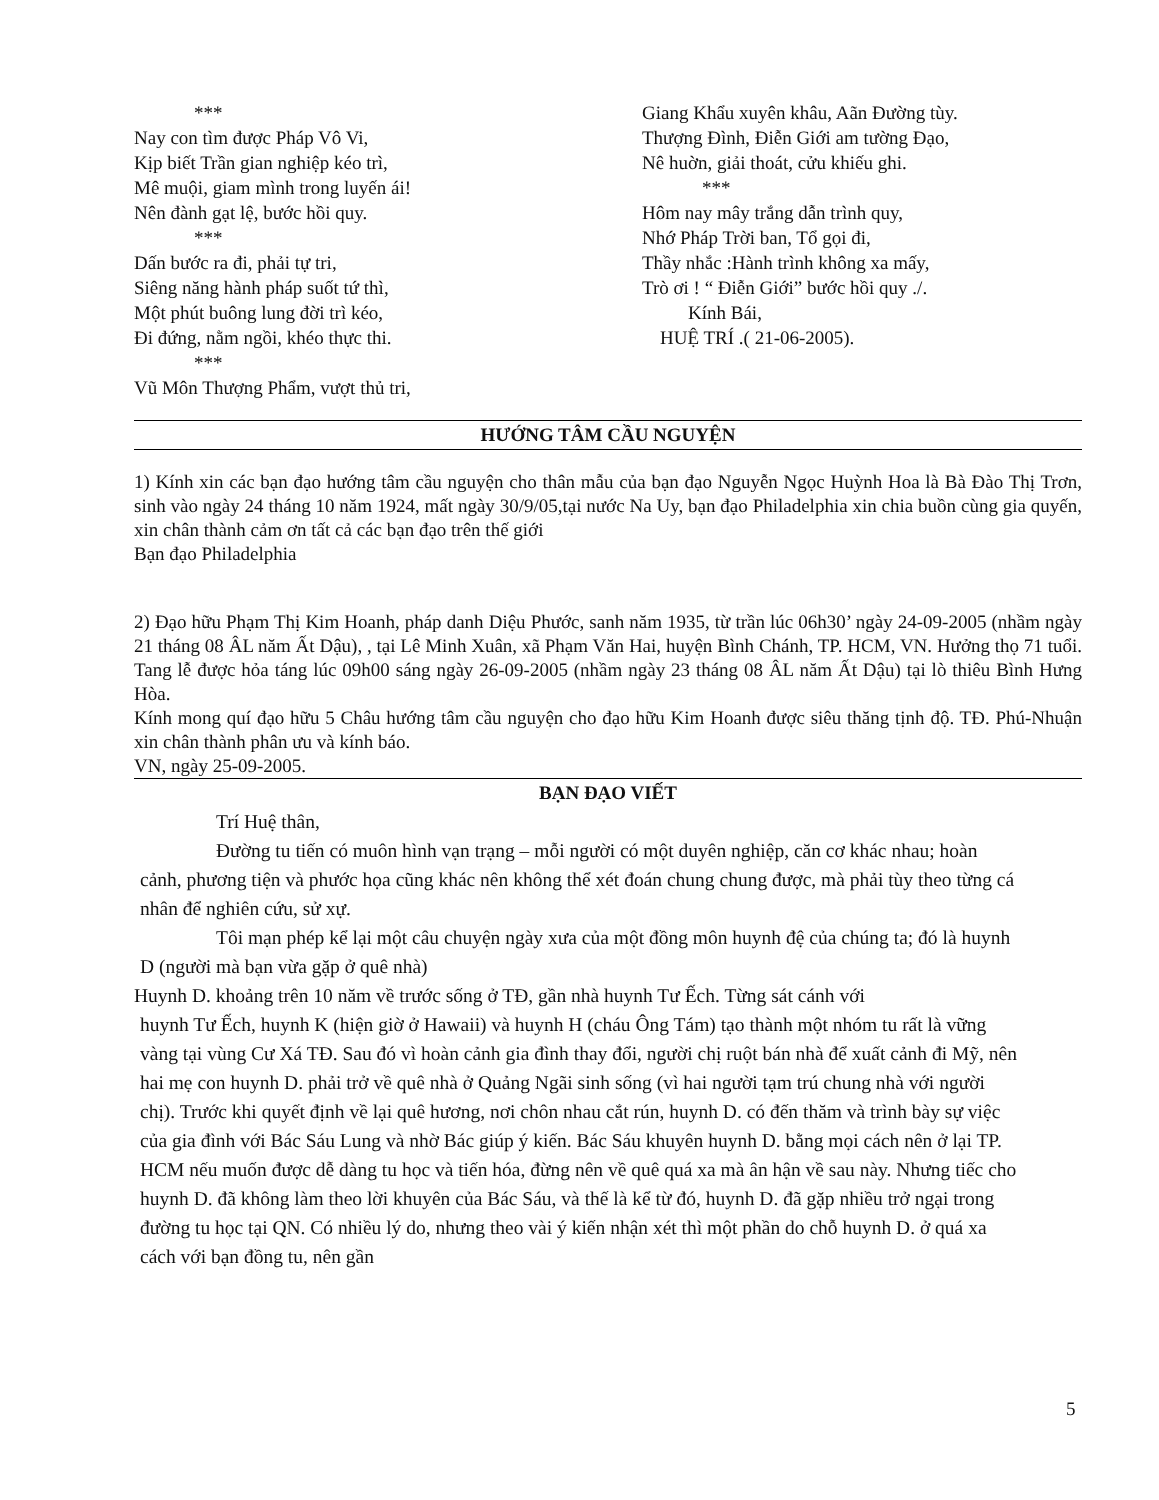***
Nay con tìm được Pháp Vô Vi,
Kịp biết Trần gian nghiệp kéo trì,
Mê muội, giam mình trong luyến ái!
Nên đành gạt lệ, bước hồi quy.
***
Dấn bước ra đi, phải tự tri,
Siêng năng hành pháp suốt tứ thì,
Một phút buông lung đời trì kéo,
Đi đứng, nằm ngồi, khéo thực thi.
***
Vũ Môn Thượng Phẩm, vượt thủ tri,
Giang Khẩu xuyên khâu, Aãn Đường tùy.
Thượng Đình, Điễn Giới am tường Đạo,
Nê huờn, giải thoát, cửu khiếu ghi.
***
Hôm nay mây trắng dẫn trình quy,
Nhớ Pháp Trời ban, Tổ gọi đi,
Thầy nhắc :Hành trình không xa mấy,
Trò ơi ! “ Điễn Giới” bước hồi quy ./.
Kính Bái,
HUỆ TRÍ .( 21-06-2005).
HƯỚNG TÂM CẦU NGUYỆN
1) Kính xin các bạn đạo hướng tâm cầu nguyện cho thân mẫu của bạn đạo Nguyễn Ngọc Huỳnh Hoa là Bà Đào Thị Trơn, sinh vào ngày 24 tháng 10 năm 1924, mất ngày 30/9/05,tại nước Na Uy, bạn đạo Philadelphia xin chia buồn cùng gia quyến, xin chân thành cảm ơn tất cả các bạn đạo trên thế giới
Bạn đạo Philadelphia
2) Đạo hữu Phạm Thị Kim Hoanh, pháp danh Diệu Phước, sanh năm 1935, từ trần lúc 06h30’ ngày 24-09-2005 (nhầm ngày 21 tháng 08 ÂL năm Ất Dậu), , tại Lê Minh Xuân, xã Phạm Văn Hai, huyện Bình Chánh, TP. HCM, VN. Hưởng thọ 71 tuổi. Tang lễ được hỏa táng lúc 09h00 sáng ngày 26-09-2005 (nhầm ngày 23 tháng 08 ÂL năm Ất Dậu) tại lò thiêu Bình Hưng Hòa.
Kính mong quí đạo hữu 5 Châu hướng tâm cầu nguyện cho đạo hữu Kim Hoanh được siêu thăng tịnh độ. TĐ. Phú-Nhuận xin chân thành phân ưu và kính báo.
VN, ngày 25-09-2005.
BẠN ĐẠO VIẾT
Trí Huệ thân,
Đường tu tiến có muôn hình vạn trạng – mỗi người có một duyên nghiệp, căn cơ khác nhau; hoàn cảnh, phương tiện và phước họa cũng khác nên không thể xét đoán chung chung được, mà phải tùy theo từng cá nhân để nghiên cứu, sử xự.
Tôi mạn phép kể lại một câu chuyện ngày xưa của một đồng môn huynh đệ của chúng ta; đó là huynh D (người mà bạn vừa gặp ở quê nhà)
Huynh D. khoảng trên 10 năm về trước sống ở TĐ, gần nhà huynh Tư Ếch. Từng sát cánh với
huynh Tư Ếch, huynh K (hiện giờ ở Hawaii) và huynh H (cháu Ông Tám) tạo thành một nhóm tu rất là vững vàng tại vùng Cư Xá TĐ. Sau đó vì hoàn cảnh gia đình thay đổi, người chị ruột bán nhà để xuất cảnh đi Mỹ, nên hai mẹ con huynh D. phải trở về quê nhà ở Quảng Ngãi sinh sống (vì hai người tạm trú chung nhà với người chị). Trước khi quyết định về lại quê hương, nơi chôn nhau cắt rún, huynh D. có đến thăm và trình bày sự việc của gia đình với Bác Sáu Lung và nhờ Bác giúp ý kiến. Bác Sáu khuyên huynh D. bằng mọi cách nên ở lại TP. HCM nếu muốn được dễ dàng tu học và tiến hóa, đừng nên về quê quá xa mà ân hận về sau này. Nhưng tiếc cho huynh D. đã không làm theo lời khuyên của Bác Sáu, và thế là kể từ đó, huynh D. đã gặp nhiều trở ngại trong đường tu học tại QN. Có nhiều lý do, nhưng theo vài ý kiến nhận xét thì một phần do chỗ huynh D. ở quá xa cách với bạn đồng tu, nên gần
5